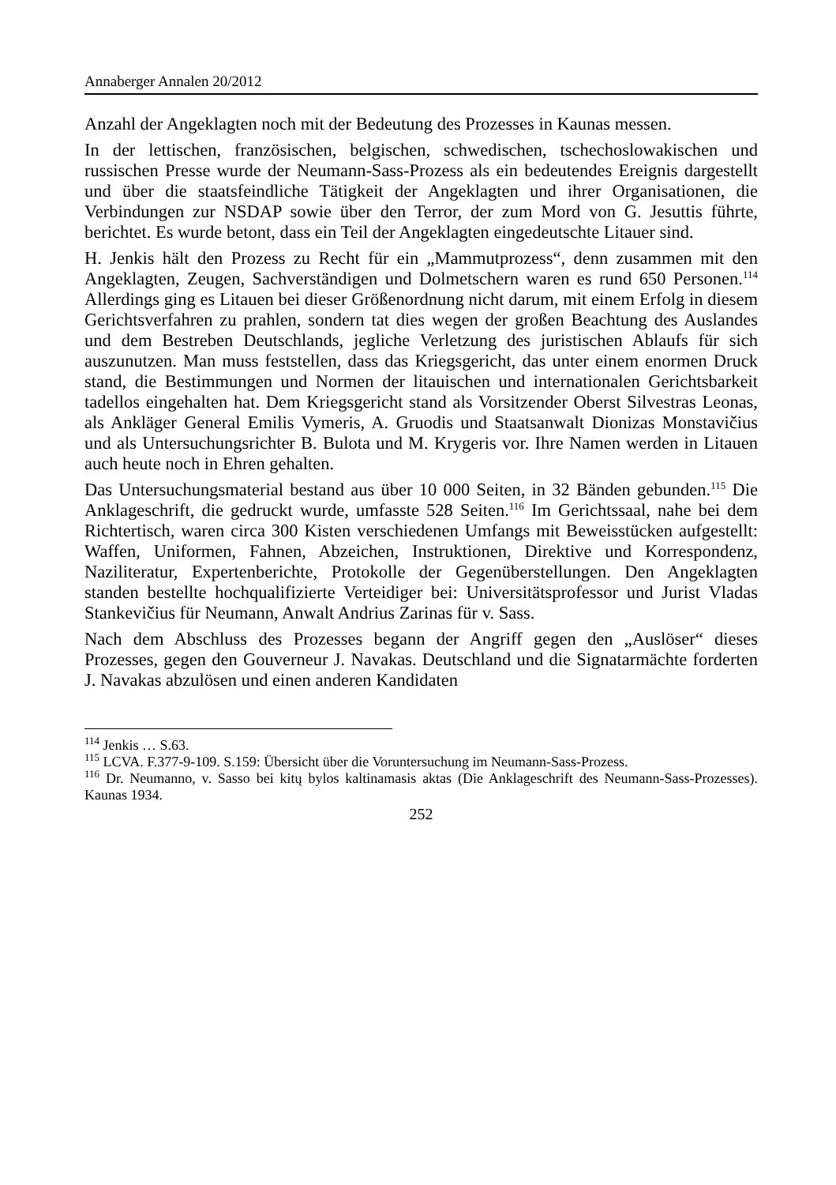Annaberger Annalen 20/2012
Anzahl der Angeklagten noch mit der Bedeutung des Prozesses in Kaunas messen.
In der lettischen, französischen, belgischen, schwedischen, tschechoslowakischen und russischen Presse wurde der Neumann-Sass-Prozess als ein bedeutendes Ereignis dargestellt und über die staatsfeindliche Tätigkeit der Angeklagten und ihrer Organisationen, die Verbindungen zur NSDAP sowie über den Terror, der zum Mord von G. Jesuttis führte, berichtet. Es wurde betont, dass ein Teil der Angeklagten eingedeutschte Litauer sind.
H. Jenkis hält den Prozess zu Recht für ein „Mammutprozess“, denn zusammen mit den Angeklagten, Zeugen, Sachverständigen und Dolmetschern waren es rund 650 Personen.<sup>114</sup> Allerdings ging es Litauen bei dieser Größenordnung nicht darum, mit einem Erfolg in diesem Gerichtsverfahren zu prahlen, sondern tat dies wegen der großen Beachtung des Auslandes und dem Bestreben Deutschlands, jegliche Verletzung des juristischen Ablaufs für sich auszunutzen. Man muss feststellen, dass das Kriegsgericht, das unter einem enormen Druck stand, die Bestimmungen und Normen der litauischen und internationalen Gerichtsbarkeit tadellos eingehalten hat. Dem Kriegsgericht stand als Vorsitzender Oberst Silvestras Leonas, als Ankläger General Emilis Vymeris, A. Gruodis und Staatsanwalt Dionizas Monstavičius und als Untersuchungsrichter B. Bulota und M. Krygeris vor. Ihre Namen werden in Litauen auch heute noch in Ehren gehalten.
Das Untersuchungsmaterial bestand aus über 10 000 Seiten, in 32 Bänden gebunden.<sup>115</sup> Die Anklageschrift, die gedruckt wurde, umfasste 528 Seiten.<sup>116</sup> Im Gerichtssaal, nahe bei dem Richtertisch, waren circa 300 Kisten verschiedenen Umfangs mit Beweisstücken aufgestellt: Waffen, Uniformen, Fahnen, Abzeichen, Instruktionen, Direktive und Korrespondenz, Naziliteratur, Expertenberichte, Protokolle der Gegenüberstellungen. Den Angeklagten standen bestellte hochqualifizierte Verteidiger bei: Universitätsprofessor und Jurist Vladas Stankevičius für Neumann, Anwalt Andrius Zarinas für v. Sass.
Nach dem Abschluss des Prozesses begann der Angriff gegen den „Auslöser“ dieses Prozesses, gegen den Gouverneur J. Navakas. Deutschland und die Signatarmächte forderten J. Navakas abzulösen und einen anderen Kandidaten
<sup>114</sup> Jenkis … S.63.
<sup>115</sup> LCVA. F.377-9-109. S.159: Übersicht über die Voruntersuchung im Neumann-Sass-Prozess.
<sup>116</sup> Dr. Neumanno, v. Sasso bei kitų bylos kaltinamasis aktas (Die Anklageschrift des Neumann-Sass-Prozesses). Kaunas 1934.
252